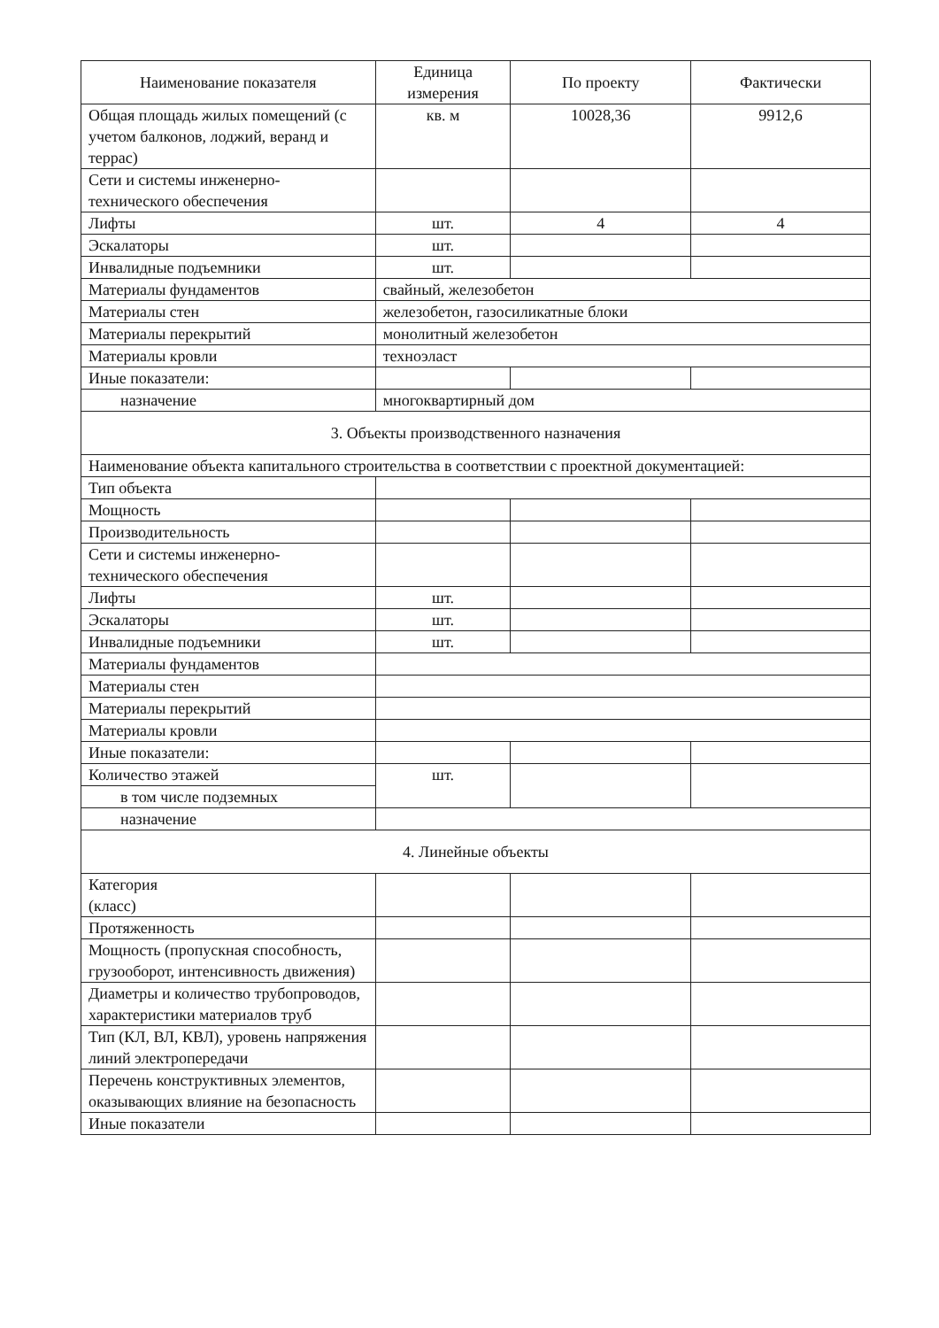| Наименование показателя | Единица измерения | По проекту | Фактически |
| --- | --- | --- | --- |
| Общая площадь жилых помещений (с учетом балконов, лоджий, веранд и террас) | кв. м | 10028,36 | 9912,6 |
| Сети и системы инженерно-технического обеспечения | | | |
| Лифты | шт. | 4 | 4 |
| Эскалаторы | шт. | | |
| Инвалидные подъемники | шт. | | |
| Материалы фундаментов | свайный, железобетон | | |
| Материалы стен | железобетон, газосиликатные блоки | | |
| Материалы перекрытий | монолитный железобетон | | |
| Материалы кровли | техноэласт | | |
| Иные показатели: | | | |
| назначение | многоквартирный дом | | |
| 3. Объекты производственного назначения | | | |
| Наименование объекта капитального строительства в соответствии с проектной документацией: | | | |
| Тип объекта | | | |
| Мощность | | | |
| Производительность | | | |
| Сети и системы инженерно-технического обеспечения | | | |
| Лифты | шт. | | |
| Эскалаторы | шт. | | |
| Инвалидные подъемники | шт. | | |
| Материалы фундаментов | | | |
| Материалы стен | | | |
| Материалы перекрытий | | | |
| Материалы кровли | | | |
| Иные показатели: | | | |
| Количество этажей | шт. | | |
| в том числе подземных | | | |
| назначение | | | |
| 4. Линейные объекты | | | |
| Категория (класс) | | | |
| Протяженность | | | |
| Мощность (пропускная способность, грузооборот, интенсивность движения) | | | |
| Диаметры и количество трубопроводов, характеристики материалов труб | | | |
| Тип (КЛ, ВЛ, КВЛ), уровень напряжения линий электропередачи | | | |
| Перечень конструктивных элементов, оказывающих влияние на безопасность | | | |
| Иные показатели | | | |